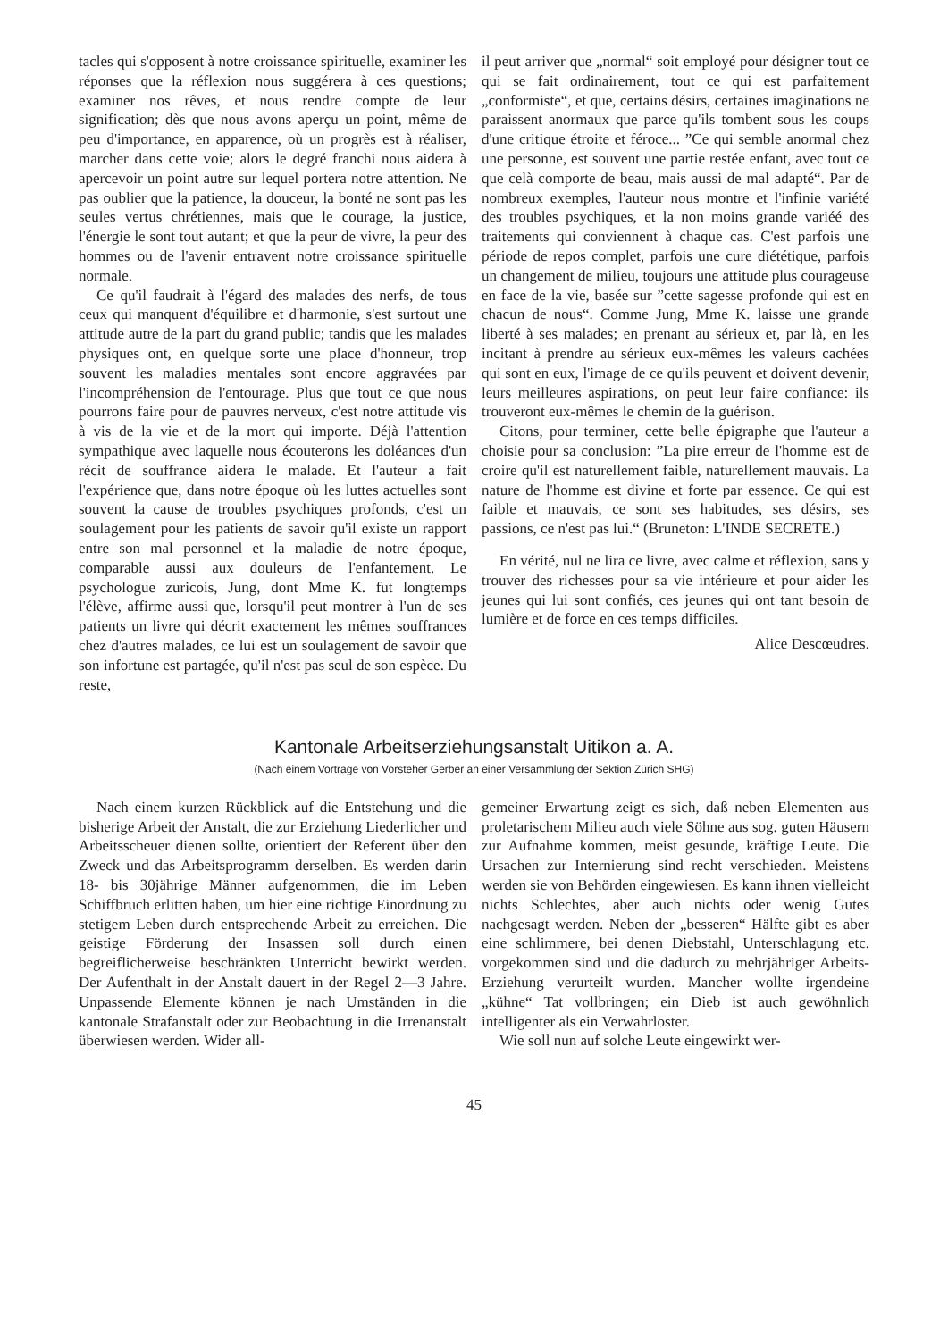tacles qui s'opposent à notre croissance spirituelle, examiner les réponses que la réflexion nous suggérera à ces questions; examiner nos rêves, et nous rendre compte de leur signification; dès que nous avons aperçu un point, même de peu d'importance, en apparence, où un progrès est à réaliser, marcher dans cette voie; alors le degré franchi nous aidera à apercevoir un point autre sur lequel portera notre attention. Ne pas oublier que la patience, la douceur, la bonté ne sont pas les seules vertus chrétiennes, mais que le courage, la justice, l'énergie le sont tout autant; et que la peur de vivre, la peur des hommes ou de l'avenir entravent notre croissance spirituelle normale.
Ce qu'il faudrait à l'égard des malades des nerfs, de tous ceux qui manquent d'équilibre et d'harmonie, s'est surtout une attitude autre de la part du grand public; tandis que les malades physiques ont, en quelque sorte une place d'honneur, trop souvent les maladies mentales sont encore aggravées par l'incompréhension de l'entourage. Plus que tout ce que nous pourrons faire pour de pauvres nerveux, c'est notre attitude vis à vis de la vie et de la mort qui importe. Déjà l'attention sympathique avec laquelle nous écouterons les doléances d'un récit de souffrance aidera le malade. Et l'auteur a fait l'expérience que, dans notre époque où les luttes actuelles sont souvent la cause de troubles psychiques profonds, c'est un soulagement pour les patients de savoir qu'il existe un rapport entre son mal personnel et la maladie de notre époque, comparable aussi aux douleurs de l'enfantement. Le psychologue zuricois, Jung, dont Mme K. fut longtemps l'élève, affirme aussi que, lorsqu'il peut montrer à l'un de ses patients un livre qui décrit exactement les mêmes souffrances chez d'autres malades, ce lui est un soulagement de savoir que son infortune est partagée, qu'il n'est pas seul de son espèce. Du reste,
il peut arriver que „normal“ soit employé pour désigner tout ce qui se fait ordinairement, tout ce qui est parfaitement „conformiste“, et que, certains désirs, certaines imaginations ne paraissent anormaux que parce qu'ils tombent sous les coups d'une critique étroite et féroce... ”Ce qui semble anormal chez une personne, est souvent une partie restée enfant, avec tout ce que celà comporte de beau, mais aussi de mal adapté“. Par de nombreux exemples, l'auteur nous montre et l'infinie variété des troubles psychiques, et la non moins grande variéé des traitements qui conviennent à chaque cas. C'est parfois une période de repos complet, parfois une cure diététique, parfois un changement de milieu, toujours une attitude plus courageuse en face de la vie, basée sur ”cette sagesse profonde qui est en chacun de nous“. Comme Jung, Mme K. laisse une grande liberté à ses malades; en prenant au sérieux et, par là, en les incitant à prendre au sérieux eux-mêmes les valeurs cachées qui sont en eux, l'image de ce qu'ils peuvent et doivent devenir, leurs meilleures aspirations, on peut leur faire confiance: ils trouveront eux-mêmes le chemin de la guérison.
Citons, pour terminer, cette belle épigraphe que l'auteur a choisie pour sa conclusion: ”La pire erreur de l'homme est de croire qu'il est naturellement faible, naturellement mauvais. La nature de l'homme est divine et forte par essence. Ce qui est faible et mauvais, ce sont ses habitudes, ses désirs, ses passions, ce n'est pas lui.“ (Bruneton: L'INDE SECRETE.)
En vérité, nul ne lira ce livre, avec calme et réflexion, sans y trouver des richesses pour sa vie intérieure et pour aider les jeunes qui lui sont confiés, ces jeunes qui ont tant besoin de lumière et de force en ces temps difficiles.
Alice Descœudres.
Kantonale Arbeitserziehungsanstalt Uitikon a. A.
(Nach einem Vortrage von Vorsteher Gerber an einer Versammlung der Sektion Zürich SHG)
Nach einem kurzen Rückblick auf die Entstehung und die bisherige Arbeit der Anstalt, die zur Erziehung Liederlicher und Arbeitsscheuer dienen sollte, orientiert der Referent über den Zweck und das Arbeitsprogramm derselben. Es werden darin 18- bis 30jährige Männer aufgenommen, die im Leben Schiffbruch erlitten haben, um hier eine richtige Einordnung zu stetigem Leben durch entsprechende Arbeit zu erreichen. Die geistige Förderung der Insassen soll durch einen begreiflicherweise beschränkten Unterricht bewirkt werden. Der Aufenthalt in der Anstalt dauert in der Regel 2—3 Jahre. Unpassende Elemente können je nach Umständen in die kantonale Strafanstalt oder zur Beobachtung in die Irrenanstalt überwiesen werden. Wider all-
gemeiner Erwartung zeigt es sich, daß neben Elementen aus proletarischem Milieu auch viele Söhne aus sog. guten Häusern zur Aufnahme kommen, meist gesunde, kräftige Leute. Die Ursachen zur Internierung sind recht verschieden. Meistens werden sie von Behörden eingewiesen. Es kann ihnen vielleicht nichts Schlechtes, aber auch nichts oder wenig Gutes nachgesagt werden. Neben der „besseren“ Hälfte gibt es aber eine schlimmere, bei denen Diebstahl, Unterschlagung etc. vorgekommen sind und die dadurch zu mehrjähriger Arbeits-Erziehung verurteilt wurden. Mancher wollte irgendeine „kühne“ Tat vollbringen; ein Dieb ist auch gewöhnlich intelligenter als ein Verwahrloster.
Wie soll nun auf solche Leute eingewirkt wer-
45